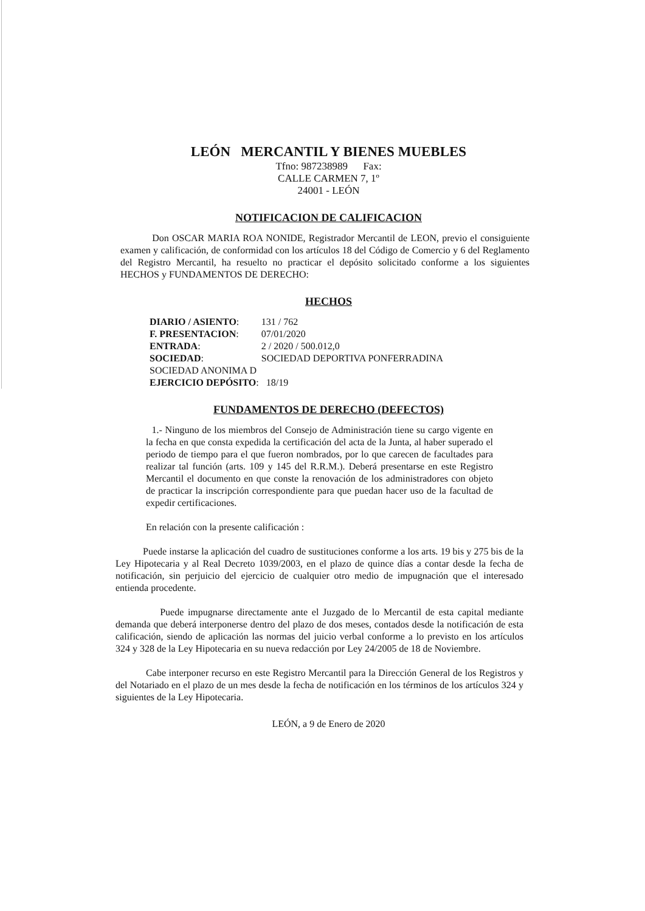LEÓN MERCANTIL Y BIENES MUEBLES
Tfno: 987238989 Fax:
CALLE CARMEN 7, 1º
24001 - LEÓN
NOTIFICACION DE CALIFICACION
Don OSCAR MARIA ROA NONIDE, Registrador Mercantil de LEON, previo el consiguiente examen y calificación, de conformidad con los artículos 18 del Código de Comercio y 6 del Reglamento del Registro Mercantil, ha resuelto no practicar el depósito solicitado conforme a los siguientes HECHOS y FUNDAMENTOS DE DERECHO:
HECHOS
| DIARIO / ASIENTO : | 131 / 762 |
| F. PRESENTACION : | 07/01/2020 |
| ENTRADA : | 2 / 2020 / 500.012,0 |
| SOCIEDAD : | SOCIEDAD DEPORTIVA PONFERRADINA |
| SOCIEDAD ANONIMA D | |
| EJERCICIO DEPÓSITO : | 18/19 |
FUNDAMENTOS DE DERECHO (DEFECTOS)
1.- Ninguno de los miembros del Consejo de Administración tiene su cargo vigente en la fecha en que consta expedida la certificación del acta de la Junta, al haber superado el periodo de tiempo para el que fueron nombrados, por lo que carecen de facultades para realizar tal función (arts. 109 y 145 del R.R.M.). Deberá presentarse en este Registro Mercantil el documento en que conste la renovación de los administradores con objeto de practicar la inscripción correspondiente para que puedan hacer uso de la facultad de expedir certificaciones.
En relación con la presente calificación :
Puede instarse la aplicación del cuadro de sustituciones conforme a los arts. 19 bis y 275 bis de la Ley Hipotecaria y al Real Decreto 1039/2003, en el plazo de quince días a contar desde la fecha de notificación, sin perjuicio del ejercicio de cualquier otro medio de impugnación que el interesado entienda procedente.
Puede impugnarse directamente ante el Juzgado de lo Mercantil de esta capital mediante demanda que deberá interponerse dentro del plazo de dos meses, contados desde la notificación de esta calificación, siendo de aplicación las normas del juicio verbal conforme a lo previsto en los artículos 324 y 328 de la Ley Hipotecaria en su nueva redacción por Ley 24/2005 de 18 de Noviembre.
Cabe interponer recurso en este Registro Mercantil para la Dirección General de los Registros y del Notariado en el plazo de un mes desde la fecha de notificación en los términos de los artículos 324 y siguientes de la Ley Hipotecaria.
LEÓN, a 9 de Enero de 2020